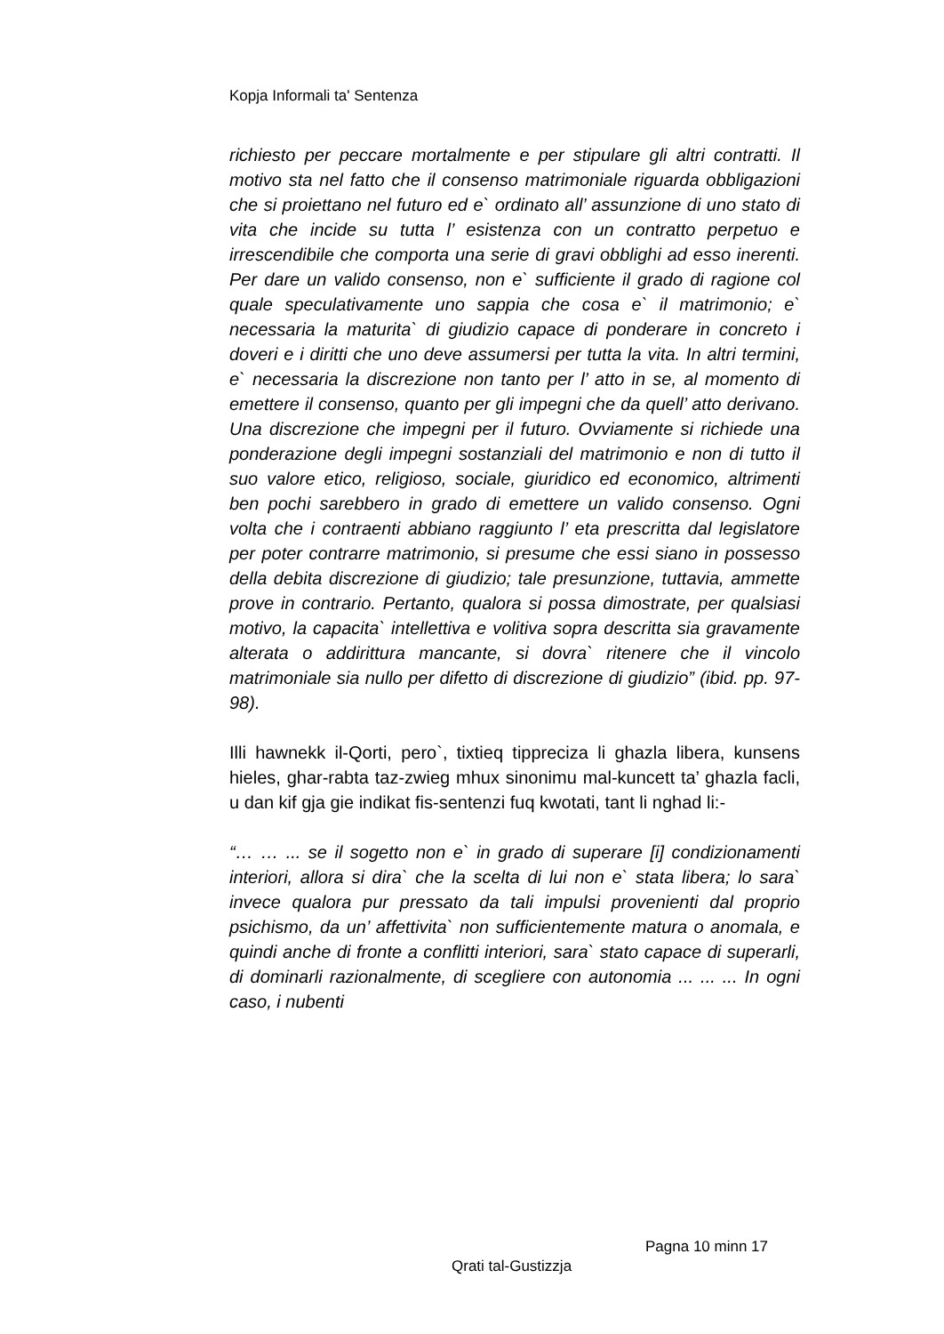Kopja Informali ta' Sentenza
richiesto per peccare mortalmente e per stipulare gli altri contratti. Il motivo sta nel fatto che il consenso matrimoniale riguarda obbligazioni che si proiettano nel futuro ed e` ordinato all’ assunzione di uno stato di vita che incide su tutta l’ esistenza con un contratto perpetuo e irrescendibile che comporta una serie di gravi obblighi ad esso inerenti. Per dare un valido consenso, non e` sufficiente il grado di ragione col quale speculativamente uno sappia che cosa e` il matrimonio; e` necessaria la maturita` di giudizio capace di ponderare in concreto i doveri e i diritti che uno deve assumersi per tutta la vita. In altri termini, e` necessaria la discrezione non tanto per l’ atto in se, al momento di emettere il consenso, quanto per gli impegni che da quell’ atto derivano. Una discrezione che impegni per il futuro. Ovviamente si richiede una ponderazione degli impegni sostanziali del matrimonio e non di tutto il suo valore etico, religioso, sociale, giuridico ed economico, altrimenti ben pochi sarebbero in grado di emettere un valido consenso. Ogni volta che i contraenti abbiano raggiunto l’ eta prescritta dal legislatore per poter contrarre matrimonio, si presume che essi siano in possesso della debita discrezione di giudizio; tale presunzione, tuttavia, ammette prove in contrario. Pertanto, qualora si possa dimostrate, per qualsiasi motivo, la capacita` intellettiva e volitiva sopra descritta sia gravamente alterata o addirittura mancante, si dovra` ritenere che il vincolo matrimoniale sia nullo per difetto di discrezione di giudizio” (ibid. pp. 97-98).
Illi hawnekk il-Qorti, pero`, tixtieq tippreciza li ghazla libera, kunsens hieles, ghar-rabta taz-zwieg mhux sinonimu mal-kuncett ta’ ghazla facli, u dan kif gja gie indikat fis-sentenzi fuq kwotati, tant li nghad li:-
“… … ... se il sogetto non e` in grado di superare [i] condizionamenti interiori, allora si dira` che la scelta di lui non e` stata libera; lo sara` invece qualora pur pressato da tali impulsi provenienti dal proprio psichismo, da un’ affettivita` non sufficientemente matura o anomala, e quindi anche di fronte a conflitti interiori, sara` stato capace di superarli, di dominarli razionalmente, di scegliere con autonomia ... ... ... In ogni caso, i nubenti
Pagna 10 minn 17
Qrati tal-Gustizzja